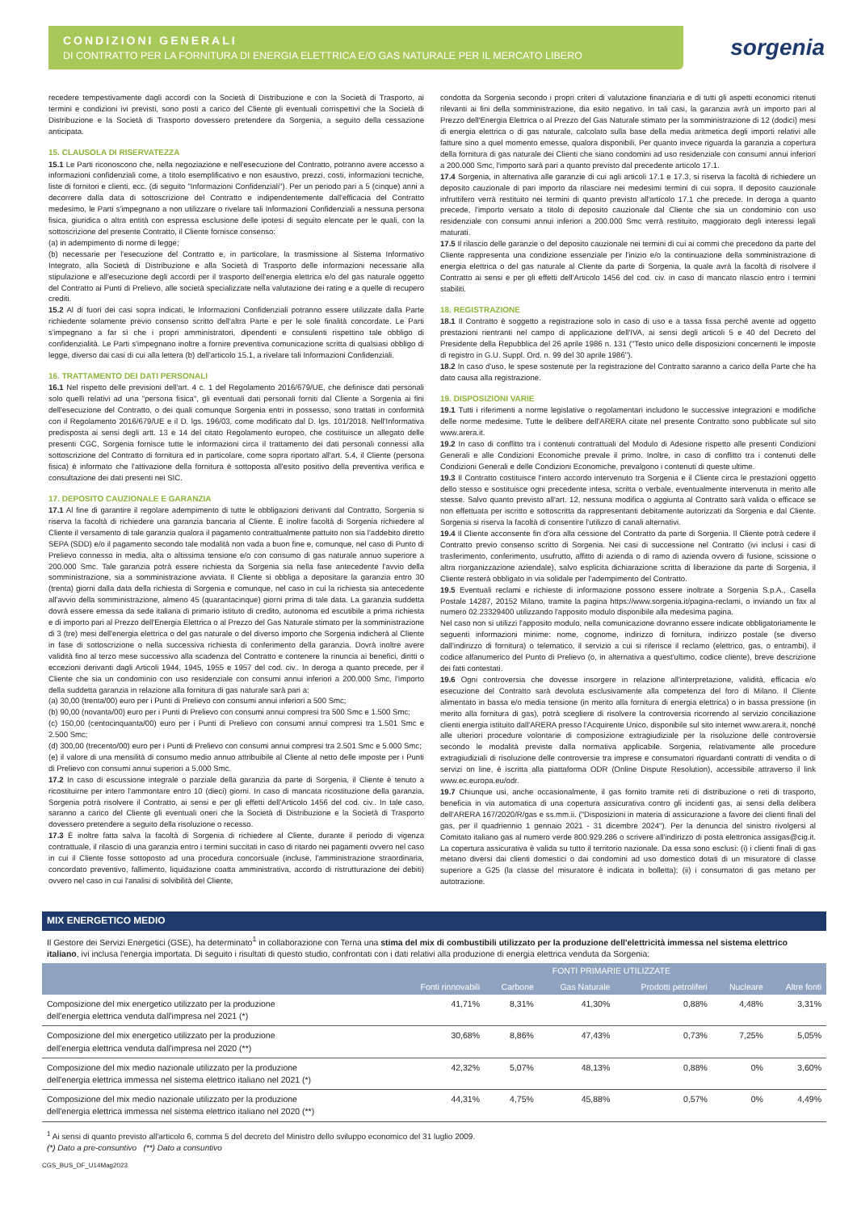CONDIZIONI GENERALI
DI CONTRATTO PER LA FORNITURA DI ENERGIA ELETTRICA E/O GAS NATURALE PER IL MERCATO LIBERO
sorgenia
recedere tempestivamente dagli accordi con la Società di Distribuzione e con la Società di Trasporto, ai termini e condizioni ivi previsti, sono posti a carico del Cliente gli eventuali corrispettivi che la Società di Distribuzione e la Società di Trasporto dovessero pretendere da Sorgenia, a seguito della cessazione anticipata.
15. CLAUSOLA DI RISERVATEZZA
15.1 Le Parti riconoscono che, nella negoziazione e nell'esecuzione del Contratto, potranno avere accesso a informazioni confidenziali come, a titolo esemplificativo e non esaustivo, prezzi, costi, informazioni tecniche, liste di fornitori e clienti, ecc. (di seguito "Informazioni Confidenziali"). Per un periodo pari a 5 (cinque) anni a decorrere dalla data di sottoscrizione del Contratto e indipendentemente dall'efficacia del Contratto medesimo, le Parti s'impegnano a non utilizzare o rivelare tali Informazioni Confidenziali a nessuna persona fisica, giuridica o altra entità con espressa esclusione delle ipotesi di seguito elencate per le quali, con la sottoscrizione del presente Contratto, il Cliente fornisce consenso:
(a) in adempimento di norme di legge;
(b) necessarie per l'esecuzione del Contratto e, in particolare, la trasmissione al Sistema Informativo Integrato, alla Società di Distribuzione e alla Società di Trasporto delle informazioni necessarie alla stipulazione e all'esecuzione degli accordi per il trasporto dell'energia elettrica e/o del gas naturale oggetto del Contratto ai Punti di Prelievo, alle società specializzate nella valutazione dei rating e a quelle di recupero crediti.
15.2 Al di fuori dei casi sopra indicati, le Informazioni Confidenziali potranno essere utilizzate dalla Parte richiedente solamente previo consenso scritto dell'altra Parte e per le sole finalità concordate. Le Parti s'impegnano a far sì che i propri amministratori, dipendenti e consulenti rispettino tale obbligo di confidenzialità. Le Parti s'impegnano inoltre a fornire preventiva comunicazione scritta di qualsiasi obbligo di legge, diverso dai casi di cui alla lettera (b) dell'articolo 15.1, a rivelare tali Informazioni Confidenziali.
16. TRATTAMENTO DEI DATI PERSONALI
16.1 Nel rispetto delle previsioni dell'art. 4 c. 1 del Regolamento 2016/679/UE, che definisce dati personali solo quelli relativi ad una "persona fisica", gli eventuali dati personali forniti dal Cliente a Sorgenia ai fini dell'esecuzione del Contratto, o dei quali comunque Sorgenia entri in possesso, sono trattati in conformità con il Regolamento 2016/679/UE e il D. lgs. 196/03, come modificato dal D. lgs. 101/2018. Nell'Informativa predisposta ai sensi degli artt. 13 e 14 del citato Regolamento europeo, che costituisce un allegato delle presenti CGC, Sorgenia fornisce tutte le informazioni circa il trattamento dei dati personali connessi alla sottoscrizione del Contratto di fornitura ed in particolare, come sopra riportato all'art. 5.4, il Cliente (persona fisica) è informato che l'attivazione della fornitura è sottoposta all'esito positivo della preventiva verifica e consultazione dei dati presenti nei SIC.
17. DEPOSITO CAUZIONALE E GARANZIA
17.1 Al fine di garantire il regolare adempimento di tutte le obbligazioni derivanti dal Contratto, Sorgenia si riserva la facoltà di richiedere una garanzia bancaria al Cliente. È inoltre facoltà di Sorgenia richiedere al Cliente il versamento di tale garanzia qualora il pagamento contrattualmente pattuito non sia l'addebito diretto SEPA (SDD) e/o il pagamento secondo tale modalità non vada a buon fine e, comunque, nel caso di Punto di Prelievo connesso in media, alta o altissima tensione e/o con consumo di gas naturale annuo superiore a 200.000 Smc. Tale garanzia potrà essere richiesta da Sorgenia sia nella fase antecedente l'avvio della somministrazione, sia a somministrazione avviata. Il Cliente si obbliga a depositare la garanzia entro 30 (trenta) giorni dalla data della richiesta di Sorgenia e comunque, nel caso in cui la richiesta sia antecedente all'avvio della somministrazione, almeno 45 (quarantacinque) giorni prima di tale data. La garanzia suddetta dovrà essere emessa da sede italiana di primario istituto di credito, autonoma ed escutibile a prima richiesta e di importo pari al Prezzo dell'Energia Elettrica o al Prezzo del Gas Naturale stimato per la somministrazione di 3 (tre) mesi dell'energia elettrica o del gas naturale o del diverso importo che Sorgenia indicherà al Cliente in fase di sottoscrizione o nella successiva richiesta di conferimento della garanzia. Dovrà inoltre avere validità fino al terzo mese successivo alla scadenza del Contratto e contenere la rinuncia ai benefici, diritti o eccezioni derivanti dagli Articoli 1944, 1945, 1955 e 1957 del cod. civ.. In deroga a quanto precede, per il Cliente che sia un condominio con uso residenziale con consumi annui inferiori a 200.000 Smc, l'importo della suddetta garanzia in relazione alla fornitura di gas naturale sarà pari a:
(a) 30,00 (trenta/00) euro per i Punti di Prelievo con consumi annui inferiori a 500 Smc;
(b) 90,00 (novanta/00) euro per i Punti di Prelievo con consumi annui compresi tra 500 Smc e 1.500 Smc;
(c) 150,00 (centocinquanta/00) euro per i Punti di Prelievo con consumi annui compresi tra 1.501 Smc e 2.500 Smc;
(d) 300,00 (trecento/00) euro per i Punti di Prelievo con consumi annui compresi tra 2.501 Smc e 5.000 Smc;
(e) il valore di una mensilità di consumo medio annuo attribuibile al Cliente al netto delle imposte per i Punti di Prelievo con consumi annui superiori a 5.000 Smc.
17.2 In caso di escussione integrale o parziale della garanzia da parte di Sorgenia, il Cliente è tenuto a ricostituirne per intero l'ammontare entro 10 (dieci) giorni. In caso di mancata ricostituzione della garanzia, Sorgenia potrà risolvere il Contratto, ai sensi e per gli effetti dell'Articolo 1456 del cod. civ.. In tale caso, saranno a carico del Cliente gli eventuali oneri che la Società di Distribuzione e la Società di Trasporto dovessero pretendere a seguito della risoluzione o recesso.
17.3 È inoltre fatta salva la facoltà di Sorgenia di richiedere al Cliente, durante il periodo di vigenza contrattuale, il rilascio di una garanzia entro i termini succitati in caso di ritardo nei pagamenti ovvero nel caso in cui il Cliente fosse sottoposto ad una procedura concorsuale (incluse, l'amministrazione straordinaria, concordato preventivo, fallimento, liquidazione coatta amministrativa, accordo di ristrutturazione dei debiti) ovvero nel caso in cui l'analisi di solvibilità del Cliente,
condotta da Sorgenia secondo i propri criteri di valutazione finanziaria e di tutti gli aspetti economici ritenuti rilevanti ai fini della somministrazione, dia esito negativo. In tali casi, la garanzia avrà un importo pari al Prezzo dell'Energia Elettrica o al Prezzo del Gas Naturale stimato per la somministrazione di 12 (dodici) mesi di energia elettrica o di gas naturale, calcolato sulla base della media aritmetica degli importi relativi alle fatture sino a quel momento emesse, qualora disponibili. Per quanto invece riguarda la garanzia a copertura della fornitura di gas naturale dei Clienti che siano condomini ad uso residenziale con consumi annui inferiori a 200.000 Smc, l'importo sarà pari a quanto previsto dal precedente articolo 17.1.
17.4 Sorgenia, in alternativa alle garanzie di cui agli articoli 17.1 e 17.3, si riserva la facoltà di richiedere un deposito cauzionale di pari importo da rilasciare nei medesimi termini di cui sopra. Il deposito cauzionale infruttifero verrà restituito nei termini di quanto previsto all'articolo 17.1 che precede. In deroga a quanto precede, l'importo versato a titolo di deposito cauzionale dal Cliente che sia un condominio con uso residenziale con consumi annui inferiori a 200.000 Smc verrà restituito, maggiorato degli interessi legali maturati.
17.5 Il rilascio delle garanzie o del deposito cauzionale nei termini di cui ai commi che precedono da parte del Cliente rappresenta una condizione essenziale per l'inizio e/o la continuazione della somministrazione di energia elettrica o del gas naturale al Cliente da parte di Sorgenia, la quale avrà la facoltà di risolvere il Contratto ai sensi e per gli effetti dell'Articolo 1456 del cod. civ. in caso di mancato rilascio entro i termini stabiliti.
18. REGISTRAZIONE
18.1 Il Contratto è soggetto a registrazione solo in caso di uso e a tassa fissa perché avente ad oggetto prestazioni rientranti nel campo di applicazione dell'IVA, ai sensi degli articoli 5 e 40 del Decreto del Presidente della Repubblica del 26 aprile 1986 n. 131 ("Testo unico delle disposizioni concernenti le imposte di registro in G.U. Suppl. Ord. n. 99 del 30 aprile 1986").
18.2 In caso d'uso, le spese sostenute per la registrazione del Contratto saranno a carico della Parte che ha dato causa alla registrazione.
19. DISPOSIZIONI VARIE
19.1 Tutti i riferimenti a norme legislative o regolamentari includono le successive integrazioni e modifiche delle norme medesime. Tutte le delibere dell'ARERA citate nel presente Contratto sono pubblicate sul sito www.arera.it.
19.2 In caso di conflitto tra i contenuti contrattuali del Modulo di Adesione rispetto alle presenti Condizioni Generali e alle Condizioni Economiche prevale il primo. Inoltre, in caso di conflitto tra i contenuti delle Condizioni Generali e delle Condizioni Economiche, prevalgono i contenuti di queste ultime.
19.3 Il Contratto costituisce l'intero accordo intervenuto tra Sorgenia e il Cliente circa le prestazioni oggetto dello stesso e sostituisce ogni precedente intesa, scritta o verbale, eventualmente intervenuta in merito alle stesse. Salvo quanto previsto all'art. 12, nessuna modifica o aggiunta al Contratto sarà valida o efficace se non effettuata per iscritto e sottoscritta da rappresentanti debitamente autorizzati da Sorgenia e dal Cliente. Sorgenia si riserva la facoltà di consentire l'utilizzo di canali alternativi.
19.4 Il Cliente acconsente fin d'ora alla cessione del Contratto da parte di Sorgenia. Il Cliente potrà cedere il Contratto previo consenso scritto di Sorgenia. Nei casi di successione nel Contratto (ivi inclusi i casi di trasferimento, conferimento, usufrutto, affitto di azienda o di ramo di azienda ovvero di fusione, scissione o altra riorganizzazione aziendale), salvo esplicita dichiarazione scritta di liberazione da parte di Sorgenia, il Cliente resterà obbligato in via solidale per l'adempimento del Contratto.
19.5 Eventuali reclami e richieste di informazione possono essere inoltrate a Sorgenia S.p.A., Casella Postale 14287, 20152 Milano, tramite la pagina https://www.sorgenia.it/pagina-reclami, o inviando un fax al numero 02.23329400 utilizzando l'apposito modulo disponibile alla medesima pagina.
Nel caso non si utilizzi l'apposito modulo, nella comunicazione dovranno essere indicate obbligatoriamente le seguenti informazioni minime: nome, cognome, indirizzo di fornitura, indirizzo postale (se diverso dall'indirizzo di fornitura) o telematico, il servizio a cui si riferisce il reclamo (elettrico, gas, o entrambi), il codice alfanumerico del Punto di Prelievo (o, in alternativa a quest'ultimo, codice cliente), breve descrizione dei fatti contestati.
19.6 Ogni controversia che dovesse insorgere in relazione all'interpretazione, validità, efficacia e/o esecuzione del Contratto sarà devoluta esclusivamente alla competenza del foro di Milano. Il Cliente alimentato in bassa e/o media tensione (in merito alla fornitura di energia elettrica) o in bassa pressione (in merito alla fornitura di gas), potrà scegliere di risolvere la controversia ricorrendo al servizio conciliazione clienti energia istituito dall'ARERA presso l'Acquirente Unico, disponibile sul sito internet www.arera.it, nonché alle ulteriori procedure volontarie di composizione extragiudiziale per la risoluzione delle controversie secondo le modalità previste dalla normativa applicabile. Sorgenia, relativamente alle procedure extragiudiziali di risoluzione delle controversie tra imprese e consumatori riguardanti contratti di vendita o di servizi on line, è iscritta alla piattaforma ODR (Online Dispute Resolution), accessibile attraverso il link www.ec.europa.eu/odr.
19.7 Chiunque usi, anche occasionalmente, il gas fornito tramite reti di distribuzione o reti di trasporto, beneficia in via automatica di una copertura assicurativa contro gli incidenti gas, ai sensi della delibera dell'ARERA 167/2020/R/gas e ss.mm.ii. ("Disposizioni in materia di assicurazione a favore dei clienti finali del gas, per il quadriennio 1 gennaio 2021 - 31 dicembre 2024"). Per la denuncia del sinistro rivolgersi al Comitato italiano gas al numero verde 800.929.286 o scrivere all'indirizzo di posta elettronica assigas@cig.it. La copertura assicurativa è valida su tutto il territorio nazionale. Da essa sono esclusi: (i) i clienti finali di gas metano diversi dai clienti domestici o dai condomini ad uso domestico dotati di un misuratore di classe superiore a G25 (la classe del misuratore è indicata in bolletta); (ii) i consumatori di gas metano per autotrazione.
MIX ENERGETICO MEDIO
Il Gestore dei Servizi Energetici (GSE), ha determinato<sup>1</sup> in collaborazione con Terna una stima del mix di combustibili utilizzato per la produzione dell'elettricità immessa nel sistema elettrico italiano, ivi inclusa l'energia importata. Di seguito i risultati di questo studio, confrontati con i dati relativi alla produzione di energia elettrica venduta da Sorgenia:
| | FONTI PRIMARIE UTILIZZATE | | | | | |
| --- | --- | --- | --- | --- | --- | --- |
| | Fonti rinnovabili | Carbone | Gas Naturale | Prodotti petroliferi | Nucleare | Altre fonti |
| Composizione del mix energetico utilizzato per la produzione dell'energia elettrica venduta dall'impresa nel 2021 (*) | 41,71% | 8,31% | 41,30% | 0,88% | 4,48% | 3,31% |
| Composizione del mix energetico utilizzato per la produzione dell'energia elettrica venduta dall'impresa nel 2020 (**) | 30,68% | 8,86% | 47,43% | 0,73% | 7,25% | 5,05% |
| Composizione del mix medio nazionale utilizzato per la produzione dell'energia elettrica immessa nel sistema elettrico italiano nel 2021 (*) | 42,32% | 5,07% | 48,13% | 0,88% | 0% | 3,60% |
| Composizione del mix medio nazionale utilizzato per la produzione dell'energia elettrica immessa nel sistema elettrico italiano nel 2020 (**) | 44,31% | 4,75% | 45,88% | 0,57% | 0% | 4,49% |
<sup>1</sup> Ai sensi di quanto previsto all'articolo 6, comma 5 del decreto del Ministro dello sviluppo economico del 31 luglio 2009.
(*) Dato a pre-consuntivo (**) Dato a consuntivo
CGS_BUS_DF_U14Mag2023